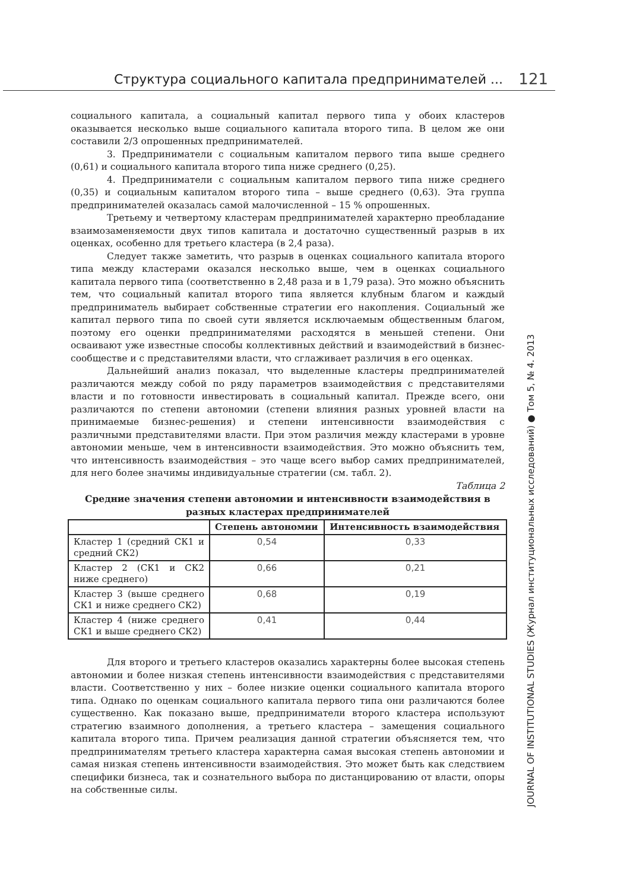Структура социального капитала предпринимателей ... 121
социального капитала, а социальный капитал первого типа у обоих кластеров оказывается несколько выше социального капитала второго типа. В целом же они составили 2/3 опрошенных предпринимателей.
3. Предприниматели с социальным капиталом первого типа выше среднего (0,61) и социального капитала второго типа ниже среднего (0,25).
4. Предприниматели с социальным капиталом первого типа ниже среднего (0,35) и социальным капиталом второго типа – выше среднего (0,63). Эта группа предпринимателей оказалась самой малочисленной – 15 % опрошенных.
Третьему и четвертому кластерам предпринимателей характерно преобладание взаимозаменяемости двух типов капитала и достаточно существенный разрыв в их оценках, особенно для третьего кластера (в 2,4 раза).
Следует также заметить, что разрыв в оценках социального капитала второго типа между кластерами оказался несколько выше, чем в оценках социального капитала первого типа (соответственно в 2,48 раза и в 1,79 раза). Это можно объяснить тем, что социальный капитал второго типа является клубным благом и каждый предприниматель выбирает собственные стратегии его накопления. Социальный же капитал первого типа по своей сути является исключаемым общественным благом, поэтому его оценки предпринимателями расходятся в меньшей степени. Они осваивают уже известные способы коллективных действий и взаимодействий в бизнес-сообществе и с представителями власти, что сглаживает различия в его оценках.
Дальнейший анализ показал, что выделенные кластеры предпринимателей различаются между собой по ряду параметров взаимодействия с представителями власти и по готовности инвестировать в социальный капитал. Прежде всего, они различаются по степени автономии (степени влияния разных уровней власти на принимаемые бизнес-решения) и степени интенсивности взаимодействия с различными представителями власти. При этом различия между кластерами в уровне автономии меньше, чем в интенсивности взаимодействия. Это можно объяснить тем, что интенсивность взаимодействия – это чаще всего выбор самих предпринимателей, для него более значимы индивидуальные стратегии (см. табл. 2).
Таблица 2
Средние значения степени автономии и интенсивности взаимодействия в разных кластерах предпринимателей
| | Степень автономии | Интенсивность взаимодействия |
| --- | --- | --- |
| Кластер 1 (средний СК1 и средний СК2) | 0,54 | 0,33 |
| Кластер 2 (СК1 и СК2 ниже среднего) | 0,66 | 0,21 |
| Кластер 3 (выше среднего СК1 и ниже среднего СК2) | 0,68 | 0,19 |
| Кластер 4 (ниже среднего СК1 и выше среднего СК2) | 0,41 | 0,44 |
Для второго и третьего кластеров оказались характерны более высокая степень автономии и более низкая степень интенсивности взаимодействия с представителями власти. Соответственно у них – более низкие оценки социального капитала второго типа. Однако по оценкам социального капитала первого типа они различаются более существенно. Как показано выше, предприниматели второго кластера используют стратегию взаимного дополнения, а третьего кластера – замещения социального капитала второго типа. Причем реализация данной стратегии объясняется тем, что предпринимателям третьего кластера характерна самая высокая степень автономии и самая низкая степень интенсивности взаимодействия. Это может быть как следствием специфики бизнеса, так и сознательного выбора по дистанцированию от власти, опоры на собственные силы.
JOURNAL OF INSTITUTIONAL STUDIES (Журнал институциональных исследований) ● Том 5, № 4. 2013